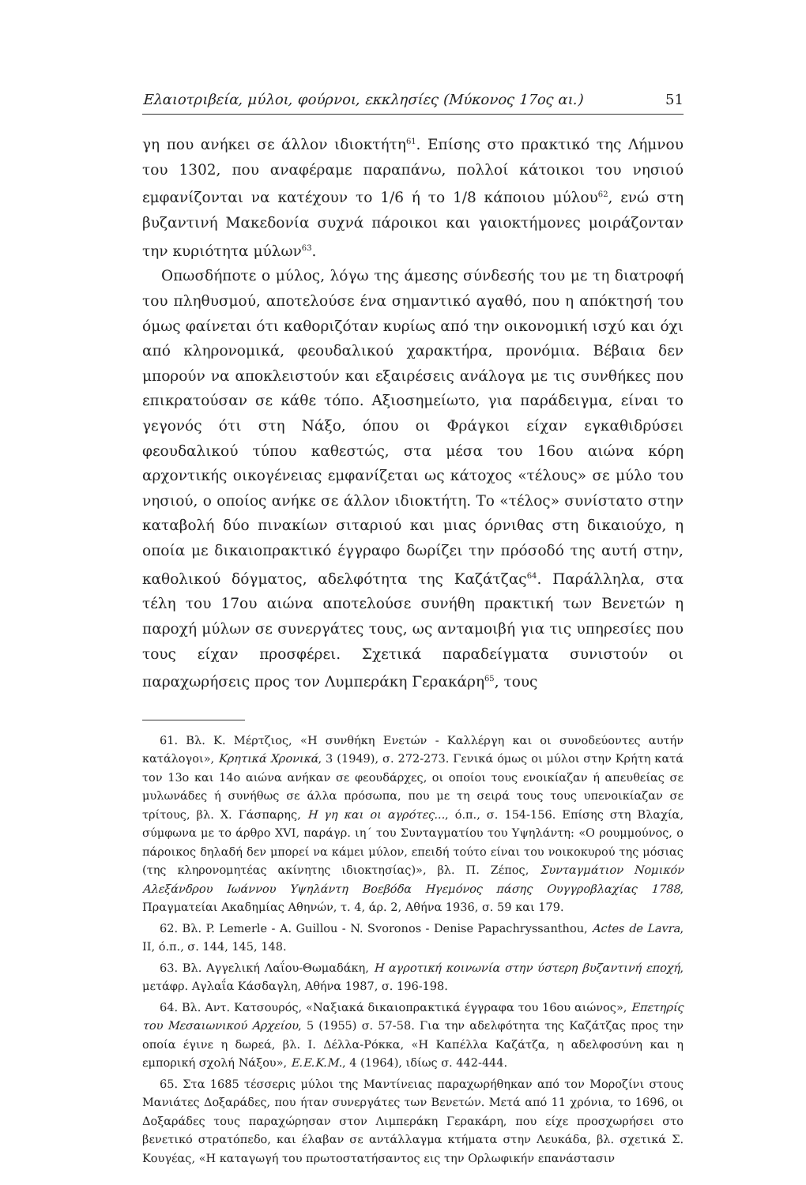Ελαιοτριβεία, μύλοι, φούρνοι, εκκλησίες (Μύκονος 17ος αι.) 51
γη που ανήκει σε άλλον ιδιοκτήτη<sup>61</sup>. Επίσης στο πρακτικό της Λήμνου του 1302, που αναφέραμε παραπάνω, πολλοί κάτοικοι του νησιού εμφανίζονται να κατέχουν το 1/6 ή το 1/8 κάποιου μύλου<sup>62</sup>, ενώ στη βυζαντινή Μακεδονία συχνά πάροικοι και γαιοκτήμονες μοιράζονταν την κυριότητα μύλων<sup>63</sup>.
Οπωσδήποτε ο μύλος, λόγω της άμεσης σύνδεσής του με τη διατροφή του πληθυσμού, αποτελούσε ένα σημαντικό αγαθό, που η απόκτησή του όμως φαίνεται ότι καθοριζόταν κυρίως από την οικονομική ισχύ και όχι από κληρονομικά, φεουδαλικού χαρακτήρα, προνόμια. Βέβαια δεν μπορούν να αποκλειστούν και εξαιρέσεις ανάλογα με τις συνθήκες που επικρατούσαν σε κάθε τόπο. Αξιοσημείωτο, για παράδειγμα, είναι το γεγονός ότι στη Νάξο, όπου οι Φράγκοι είχαν εγκαθιδρύσει φεουδαλικού τύπου καθεστώς, στα μέσα του 16ου αιώνα κόρη αρχοντικής οικογένειας εμφανίζεται ως κάτοχος «τέλους» σε μύλο του νησιού, ο οποίος ανήκε σε άλλον ιδιοκτήτη. Το «τέλος» συνίστατο στην καταβολή δύο πινακίων σιταριού και μιας όρνιθας στη δικαιούχο, η οποία με δικαιοπρακτικό έγγραφο δωρίζει την πρόσοδό της αυτή στην, καθολικού δόγματος, αδελφότητα της Καζάτζας<sup>64</sup>. Παράλληλα, στα τέλη του 17ου αιώνα αποτελούσε συνήθη πρακτική των Βενετών η παροχή μύλων σε συνεργάτες τους, ως ανταμοιβή για τις υπηρεσίες που τους είχαν προσφέρει. Σχετικά παραδείγματα συνιστούν οι παραχωρήσεις προς τον Λυμπεράκη Γερακάρη<sup>65</sup>, τους
61. Βλ. Κ. Μέρτζιος, «Η συνθήκη Ενετών - Καλλέργη και οι συνοδεύοντες αυτήν κατάλογοι», Κρητικά Χρονικά, 3 (1949), σ. 272-273. Γενικά όμως οι μύλοι στην Κρήτη κατά τον 13ο και 14ο αιώνα ανήκαν σε φεουδάρχες, οι οποίοι τους ενοικίαζαν ή απευθείας σε μυλωνάδες ή συνήθως σε άλλα πρόσωπα, που με τη σειρά τους τους υπενοικίαζαν σε τρίτους, βλ. Χ. Γάσπαρης, Η γη και οι αγρότες..., ό.π., σ. 154-156. Επίσης στη Βλαχία, σύμφωνα με το άρθρο XVI, παράγρ. ιη΄ του Συνταγματίου του Υψηλάντη: «Ο ρουμμούνος, ο πάροικος δηλαδή δεν μπορεί να κάμει μύλον, επειδή τούτο είναι του νοικοκυρού της μόσιας (της κληρονομητέας ακίνητης ιδιοκτησίας)», βλ. Π. Ζέπος, Συνταγμάτιον Νομικόν Αλεξάνδρου Ιωάννου Υψηλάντη Βοεβόδα Ηγεμόνος πάσης Ουγγροβλαχίας 1788, Πραγματείαι Ακαδημίας Αθηνών, τ. 4, άρ. 2, Αθήνα 1936, σ. 59 και 179.
62. Βλ. P. Lemerle - A. Guillou - N. Svoronos - Denise Papachryssanthou, Actes de Lavra, II, ό.π., σ. 144, 145, 148.
63. Βλ. Αγγελική Λαΐου-Θωμαδάκη, Η αγροτική κοινωνία στην ύστερη βυζαντινή εποχή, μετάφρ. Αγλαΐα Κάσδαγλη, Αθήνα 1987, σ. 196-198.
64. Βλ. Αντ. Κατσουρός, «Ναξιακά δικαιοπρακτικά έγγραφα του 16ου αιώνος», Επετηρίς του Μεσαιωνικού Αρχείου, 5 (1955) σ. 57-58. Για την αδελφότητα της Καζάτζας προς την οποία έγινε η δωρεά, βλ. Ι. Δέλλα-Ρόκκα, «Η Καπέλλα Καζάτζα, η αδελφοσύνη και η εμπορική σχολή Νάξου», Ε.Ε.Κ.Μ., 4 (1964), ιδίως σ. 442-444.
65. Στα 1685 τέσσερις μύλοι της Μαντίνειας παραχωρήθηκαν από τον Μοροζίνι στους Μανιάτες Δοξαράδες, που ήταν συνεργάτες των Βενετών. Μετά από 11 χρόνια, το 1696, οι Δοξαράδες τους παραχώρησαν στον Λιμπεράκη Γερακάρη, που είχε προσχωρήσει στο βενετικό στρατόπεδο, και έλαβαν σε αντάλλαγμα κτήματα στην Λευκάδα, βλ. σχετικά Σ. Κουγέας, «Η καταγωγή του πρωτοστατήσαντος εις την Ορλωφικήν επανάστασιν